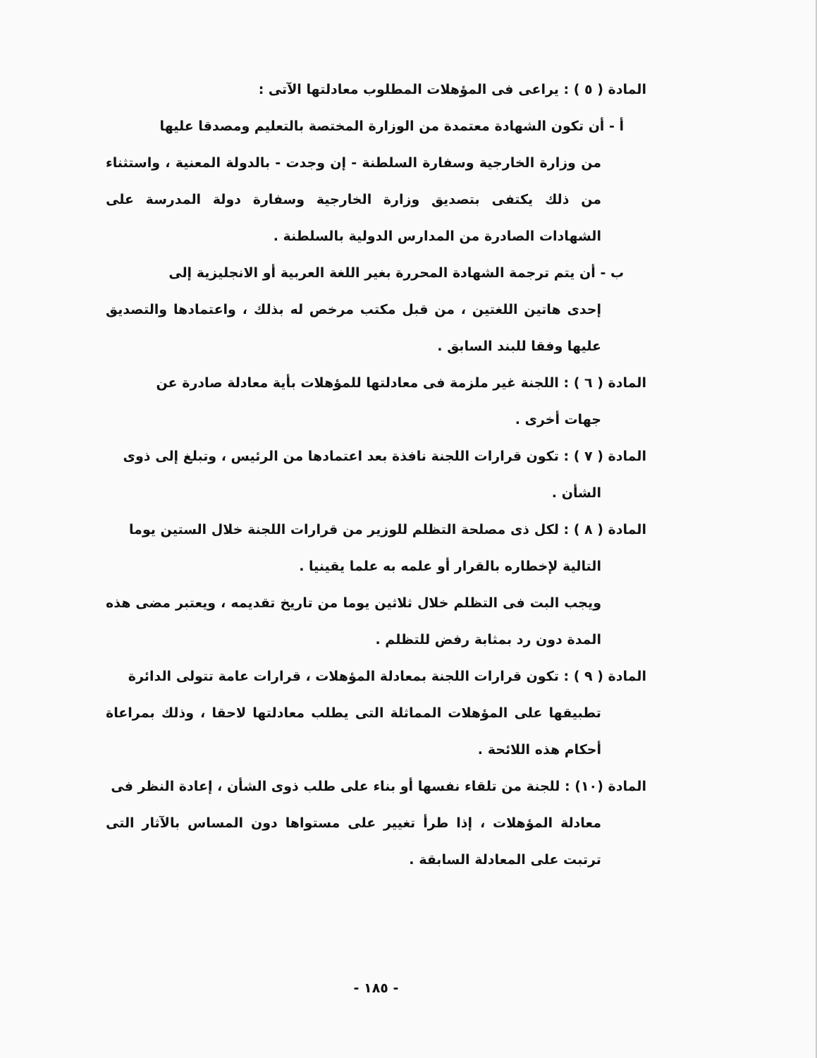المادة ( ٥ ) : يراعى فى المؤهلات المطلوب معادلتها الآتى :
أ - أن تكون الشهادة معتمدة من الوزارة المختصة بالتعليم ومصدقا عليها
من وزارة الخارجية وسفارة السلطنة - إن وجدت - بالدولة المعنية ، واستثناء من ذلك يكتفى بتصديق وزارة الخارجية وسفارة دولة المدرسة على الشهادات الصادرة من المدارس الدولية بالسلطنة .
ب - أن يتم ترجمة الشهادة المحررة بغير اللغة العربية أو الانجليزية إلى
إحدى هاتين اللغتين ، من قبل مكتب مرخص له بذلك ، واعتمادها والتصديق عليها وفقا للبند السابق .
المادة ( ٦ ) : اللجنة غير ملزمة فى معادلتها للمؤهلات بأية معادلة صادرة عن
جهات أخرى .
المادة ( ٧ ) : تكون قرارات اللجنة نافذة بعد اعتمادها من الرئيس ، وتبلغ إلى ذوى
الشأن .
المادة ( ٨ ) : لكل ذى مصلحة التظلم للوزير من قرارات اللجنة خلال الستين يوما
التالية لإخطاره بالقرار أو علمه به علما يقينيا .
ويجب البت فى التظلم خلال ثلاثين يوما من تاريخ تقديمه ، ويعتبر مضى هذه المدة دون رد بمثابة رفض للتظلم .
المادة ( ٩ ) : تكون قرارات اللجنة بمعادلة المؤهلات ، قرارات عامة تتولى الدائرة
تطبيقها على المؤهلات المماثلة التى يطلب معادلتها لاحقا ، وذلك بمراعاة أحكام هذه اللائحة .
المادة (١٠) : للجنة من تلقاء نفسها أو بناء على طلب ذوى الشأن ، إعادة النظر فى
معادلة المؤهلات ، إذا طرأ تغيير على مستواها دون المساس بالآثار التى ترتبت على المعادلة السابقة .
- ١٨٥ -